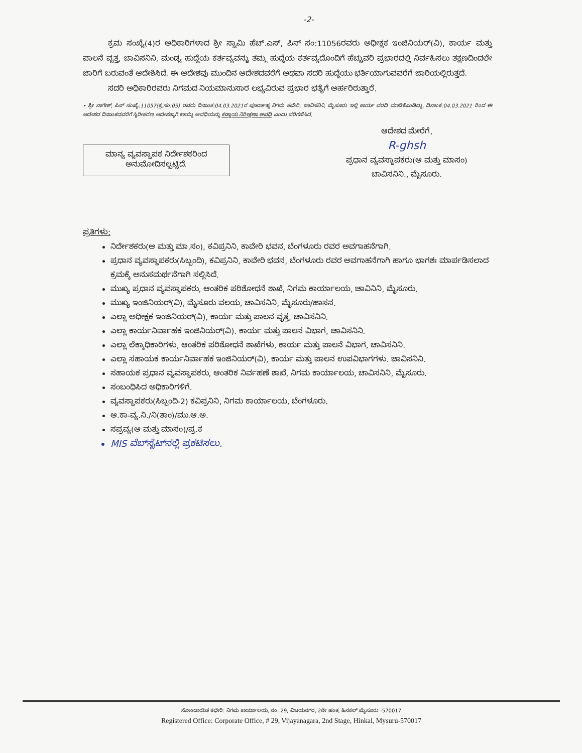-2-
ಕ್ರಮ ಸಂಖ್ಯೆ(4)ರ ಅಧಿಕಾರಿಗಳಾದ ಶ್ರೀ ಸ್ವಾಮಿ ಹೆಚ್.ಎಸ್, ಪಿನ್ ಸಂ:11056ರವರು ಅಧೀಕ್ಷಕ ಇಂಜಿನಿಯರ್(ವಿ), ಕಾರ್ಯ ಮತ್ತು ಪಾಲನೆ ವೃತ್ತ, ಚಾವಿಸನಿನಿ, ಮಂಡ್ಯ ಹುದ್ದೆಯ ಕರ್ತವ್ಯವನ್ನು ತಮ್ಮ ಹುದ್ದೆಯ ಕರ್ತವ್ಯದೊಂದಿಗೆ ಹೆಚ್ಚುವರಿ ಪ್ರಭಾರದಲ್ಲಿ ನಿರ್ವಹಿಸಲು ತಕ್ಷಣದಿಂದಲೇ ಜಾರಿಗೆ ಬರುವಂತೆ ಆದೇಶಿಸಿದೆ. ಈ ಆದೇಶವು ಮುಂದಿನ ಆದೇಶದವರೆಗೆ ಅಥವಾ ಸದರಿ ಹುದ್ದೆಯು ಭರ್ತಿಯಾಗುವವರೆಗೆ ಜಾರಿಯಲ್ಲಿರುತ್ತದೆ.
ಸದರಿ ಅಧಿಕಾರಿರವರು ನಿಗಮದ ನಿಯಮಾನುಸಾರ ಲಭ್ಯವಿರುವ ಪ್ರಭಾರ ಭತ್ಯೆಗೆ ಅರ್ಹರಿರುತ್ತಾರೆ.
• ಶ್ರೀ ನಾಗೇಶ್, ಪಿನ್ ಸಂಖ್ಯೆ:11057(ಕ್ರ.ಸಂ:05) ರವರು ದಿನಾಂಕ:04.03.2021ರ ಪೂರ್ವಾಹ್ನ ನಿಗಮ ಕಛೇರಿ, ಚಾವಿಸನಿನಿ, ಮೈಸೂರು ಇಲ್ಲಿ ಕಾರ್ಯ ವರದಿ ಮಾಡಿಕೊಂಡಿದ್ದು, ದಿನಾಂಕ:04.03.2021 ರಿಂದ ಈ ಆದೇಶದ ದಿನಾಂಕದವರೆಗೆ ಸ್ಥಿರೀಕರಣ ಆದೇಶಕ್ಕಾಗಿ ಕಾಯ್ದು ಅವಧಿಯನ್ನು ಕಡ್ಡಾಯ ನಿರೀಕ್ಷಣಾ ಅವಧಿ ಎಂದು ಪರಿಗಣಿಸಿದೆ.
ಮಾನ್ಯ ವ್ಯವಸ್ಥಾಪಕ ನಿರ್ದೇಶಕರಿಂದ
ಅನುಮೋದಿಸಲ್ಪಟ್ಟಿದೆ.
ಆದೇಶದ ಮೇರೆಗೆ,
R-ghsh
ಪ್ರಧಾನ ವ್ಯವಸ್ಥಾಪಕರು(ಆ ಮತ್ತು ಮಾಸಂ)
ಚಾವಿಸನಿನಿ., ಮೈಸೂರು.
ಪ್ರತಿಗಳು:
ನಿರ್ದೇಶಕರು(ಆ ಮತ್ತು ಮಾ.ಸಂ), ಕವಿಪ್ರನಿನಿ, ಕಾವೇರಿ ಭವನ, ಬೆಂಗಳೂರು ರವರ ಅವಗಾಹನೆಗಾಗಿ.
ಪ್ರಧಾನ ವ್ಯವಸ್ಥಾಪಕರು(ಸಿಬ್ಬಂದಿ), ಕವಿಪ್ರನಿನಿ, ಕಾವೇರಿ ಭವನ, ಬೆಂಗಳೂರು ರವರ ಅವಗಾಹನೆಗಾಗಿ ಹಾಗೂ ಭಾಗಶಃ ಮಾರ್ಪಡಿಸಲಾದ ಕ್ರಮಕ್ಕೆ ಅನುಸಮರ್ಥನೆಗಾಗಿ ಸಲ್ಲಿಸಿದೆ.
ಮುಖ್ಯ ಪ್ರಧಾನ ವ್ಯವಸ್ಥಾಪಕರು, ಆಂತರಿಕ ಪರಿಶೋಧನೆ ಶಾಖೆ, ನಿಗಮ ಕಾರ್ಯಾಲಯ, ಚಾವಿನಿನಿ, ಮೈಸೂರು.
ಮುಖ್ಯ ಇಂಜಿನಿಯರ್(ವಿ), ಮೈಸೂರು ವಲಯ, ಚಾವಿಸನಿನಿ, ಮೈಸೂರು/ಹಾಸನ.
ಎಲ್ಲಾ ಅಧೀಕ್ಷಕ ಇಂಜಿನಿಯರ್(ವಿ), ಕಾರ್ಯ ಮತ್ತು ಪಾಲನ ವೃತ್ತ, ಚಾವಿಸನಿನಿ.
ಎಲ್ಲಾ ಕಾರ್ಯನಿರ್ವಾಹಕ ಇಂಜಿನಿಯರ್(ವಿ). ಕಾರ್ಯ ಮತ್ತು ಪಾಲನ ವಿಭಾಗ, ಚಾವಿಸನಿನಿ.
ಎಲ್ಲಾ ಲೆಕ್ಕಾಧಿಕಾರಿಗಳು, ಆಂತರಿಕ ಪರಿಶೋಧನೆ ಶಾಖೆಗಳು, ಕಾರ್ಯ ಮತ್ತು ಪಾಲನೆ ವಿಭಾಗ, ಚಾವಿಸನಿನಿ.
ಎಲ್ಲಾ ಸಹಾಯಕ ಕಾರ್ಯನಿರ್ವಾಹಕ ಇಂಜಿನಿಯರ್(ವಿ), ಕಾರ್ಯ ಮತ್ತು ಪಾಲನ ಉಪವಿಭಾಗಗಳು. ಚಾವಿಸನಿನಿ.
ಸಹಾಯಕ ಪ್ರಧಾನ ವ್ಯವಸ್ಥಾಪಕರು, ಆಂತರಿಕ ನಿರ್ವಹಣೆ ಶಾಖೆ, ನಿಗಮ ಕಾರ್ಯಾಲಯ, ಚಾವಿಸನಿನಿ, ಮೈಸೂರು.
ಸಂಬಂಧಿಸಿದ ಅಧಿಕಾರಿಗಳಿಗೆ.
ವ್ಯವಸ್ಥಾಪಕರು(ಸಿಬ್ಬಂದಿ-2) ಕವಿಪ್ರನಿನಿ, ನಿಗಮ ಕಾರ್ಯಾಲಯ, ಬೆಂಗಳೂರು.
ಆ.ಕಾ-ವ್ಯ.ನಿ./ನಿ(ತಾಂ)/ಮು.ಆ.ಅ.
ಸಪ್ರವ್ಯ(ಆ ಮತ್ತು ಮಾಸಂ)/ಪ್ರ.ಕ
MIS ವೆಬ್‌ಸೈಟ್‌ನಲ್ಲಿ ಪ್ರಕಟಿಸಲು.
ನೋಂದಾಯಿತ ಕಛೇರಿ: ನಿಗಮ ಕಾರ್ಯಾಲಯ, ನಂ. 29, ವಿಜಯನಗರ, 2ನೇ ಹಂತ, ಹಿನಕಲ್.ಮೈಸೂರು -570017
Registered Office: Corporate Office, # 29, Vijayanagara, 2nd Stage, Hinkal, Mysuru-570017